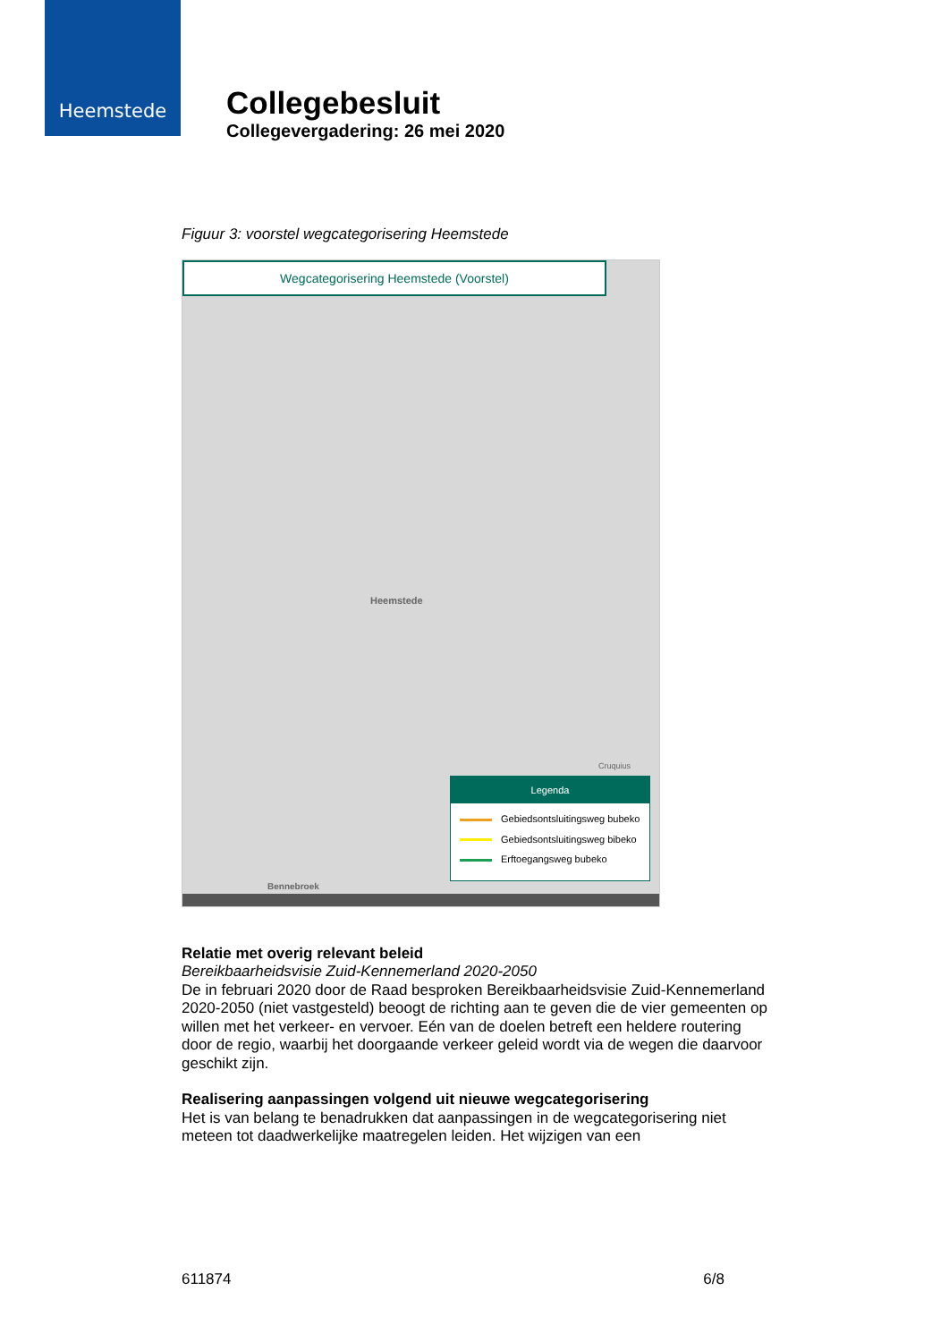Heemstede
Collegebesluit
Collegevergadering: 26 mei 2020
Figuur 3: voorstel wegcategorisering Heemstede
Wegcategorisering Heemstede (Voorstel)
Heemstede
Cruquius
Bennebroek
Legenda
Gebiedsontsluitingsweg bubeko
Gebiedsontsluitingsweg bibeko
Erftoegangsweg bubeko
Relatie met overig relevant beleid
Bereikbaarheidsvisie Zuid-Kennemerland 2020-2050
De in februari 2020 door de Raad besproken Bereikbaarheidsvisie Zuid-Kennemerland 2020-2050 (niet vastgesteld) beoogt de richting aan te geven die de vier gemeenten op willen met het verkeer- en vervoer. Eén van de doelen betreft een heldere routering door de regio, waarbij het doorgaande verkeer geleid wordt via de wegen die daarvoor geschikt zijn.
Realisering aanpassingen volgend uit nieuwe wegcategorisering
Het is van belang te benadrukken dat aanpassingen in de wegcategorisering niet meteen tot daadwerkelijke maatregelen leiden. Het wijzigen van een
611874 6/8